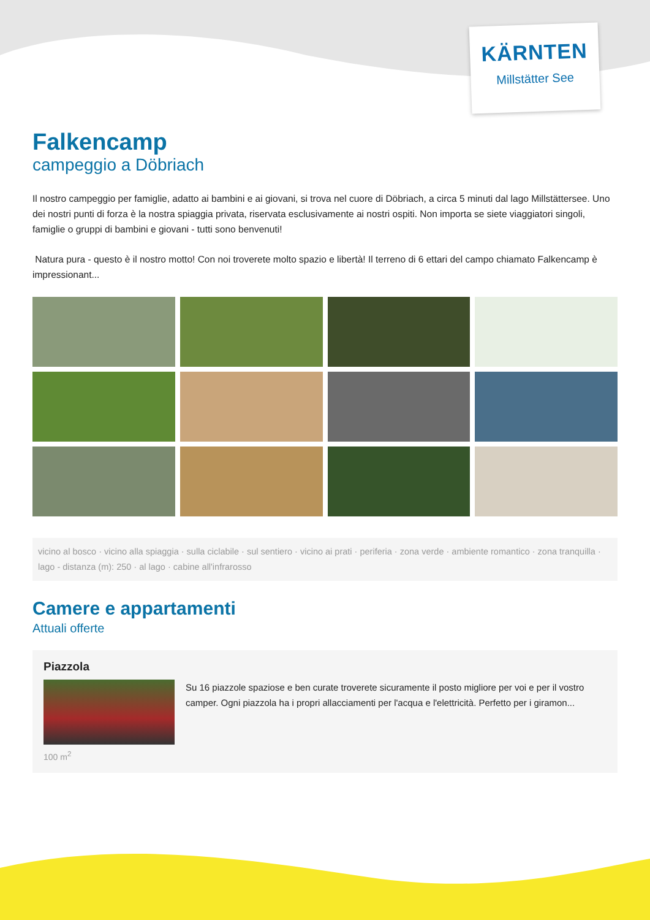KÄRNTEN
Millstätter See
Falkencamp
campeggio a Döbriach
Il nostro campeggio per famiglie, adatto ai bambini e ai giovani, si trova nel cuore di Döbriach, a circa 5 minuti dal lago Millstättersee. Uno dei nostri punti di forza è la nostra spiaggia privata, riservata esclusivamente ai nostri ospiti. Non importa se siete viaggiatori singoli, famiglie o gruppi di bambini e giovani - tutti sono benvenuti!
Natura pura - questo è il nostro motto! Con noi troverete molto spazio e libertà! Il terreno di 6 ettari del campo chiamato Falkencamp è impressionant...
vicino al bosco · vicino alla spiaggia · sulla ciclabile · sul sentiero · vicino ai prati · periferia · zona verde · ambiente romantico · zona tranquilla · lago - distanza (m): 250 · al lago · cabine all'infrarosso
Camere e appartamenti
Attuali offerte
Piazzola
Su 16 piazzole spaziose e ben curate troverete sicuramente il posto migliore per voi e per il vostro camper. Ogni piazzola ha i propri allacciamenti per l'acqua e l'elettricità. Perfetto per i giramon...
100 m<sup>2</sup>